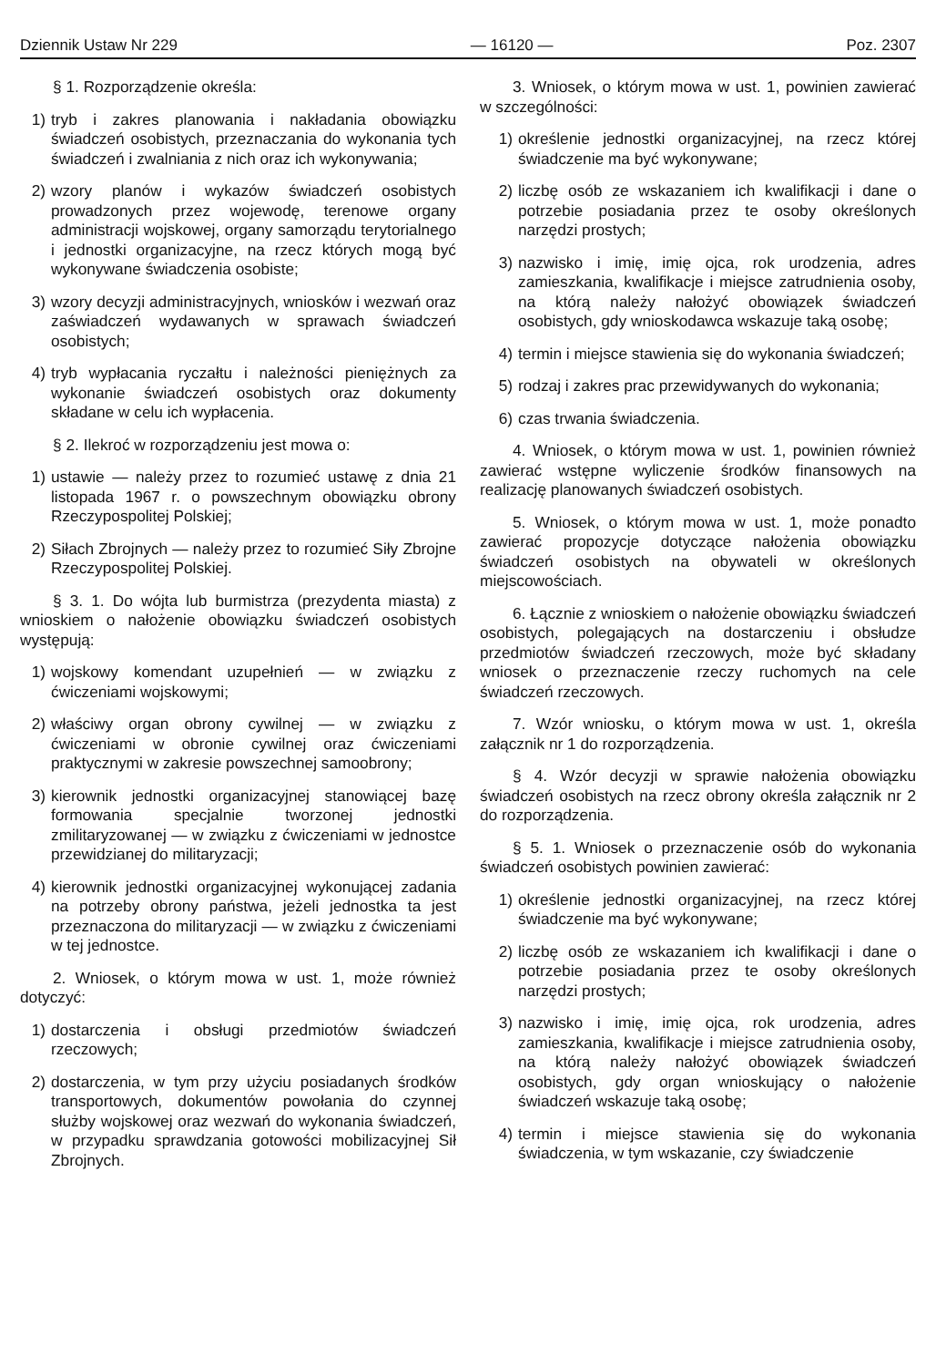Dziennik Ustaw Nr 229 — 16120 — Poz. 2307
§ 1. Rozporządzenie określa:
1) tryb i zakres planowania i nakładania obowiązku świadczeń osobistych, przeznaczania do wykonania tych świadczeń i zwalniania z nich oraz ich wykonywania;
2) wzory planów i wykazów świadczeń osobistych prowadzonych przez wojewodę, terenowe organy administracji wojskowej, organy samorządu terytorialnego i jednostki organizacyjne, na rzecz których mogą być wykonywane świadczenia osobiste;
3) wzory decyzji administracyjnych, wniosków i wezwań oraz zaświadczeń wydawanych w sprawach świadczeń osobistych;
4) tryb wypłacania ryczałtu i należności pieniężnych za wykonanie świadczeń osobistych oraz dokumenty składane w celu ich wypłacenia.
§ 2. Ilekroć w rozporządzeniu jest mowa o:
1) ustawie — należy przez to rozumieć ustawę z dnia 21 listopada 1967 r. o powszechnym obowiązku obrony Rzeczypospolitej Polskiej;
2) Siłach Zbrojnych — należy przez to rozumieć Siły Zbrojne Rzeczypospolitej Polskiej.
§ 3. 1. Do wójta lub burmistrza (prezydenta miasta) z wnioskiem o nałożenie obowiązku świadczeń osobistych występują:
1) wojskowy komendant uzupełnień — w związku z ćwiczeniami wojskowymi;
2) właściwy organ obrony cywilnej — w związku z ćwiczeniami w obronie cywilnej oraz ćwiczeniami praktycznymi w zakresie powszechnej samoobrony;
3) kierownik jednostki organizacyjnej stanowiącej bazę formowania specjalnie tworzonej jednostki zmilitaryzowanej — w związku z ćwiczeniami w jednostce przewidzianej do militaryzacji;
4) kierownik jednostki organizacyjnej wykonującej zadania na potrzeby obrony państwa, jeżeli jednostka ta jest przeznaczona do militaryzacji — w związku z ćwiczeniami w tej jednostce.
2. Wniosek, o którym mowa w ust. 1, może również dotyczyć:
1) dostarczenia i obsługi przedmiotów świadczeń rzeczowych;
2) dostarczenia, w tym przy użyciu posiadanych środków transportowych, dokumentów powołania do czynnej służby wojskowej oraz wezwań do wykonania świadczeń, w przypadku sprawdzania gotowości mobilizacyjnej Sił Zbrojnych.
3. Wniosek, o którym mowa w ust. 1, powinien zawierać w szczególności:
1) określenie jednostki organizacyjnej, na rzecz której świadczenie ma być wykonywane;
2) liczbę osób ze wskazaniem ich kwalifikacji i dane o potrzebie posiadania przez te osoby określonych narzędzi prostych;
3) nazwisko i imię, imię ojca, rok urodzenia, adres zamieszkania, kwalifikacje i miejsce zatrudnienia osoby, na którą należy nałożyć obowiązek świadczeń osobistych, gdy wnioskodawca wskazuje taką osobę;
4) termin i miejsce stawienia się do wykonania świadczeń;
5) rodzaj i zakres prac przewidywanych do wykonania;
6) czas trwania świadczenia.
4. Wniosek, o którym mowa w ust. 1, powinien również zawierać wstępne wyliczenie środków finansowych na realizację planowanych świadczeń osobistych.
5. Wniosek, o którym mowa w ust. 1, może ponadto zawierać propozycje dotyczące nałożenia obowiązku świadczeń osobistych na obywateli w określonych miejscowościach.
6. Łącznie z wnioskiem o nałożenie obowiązku świadczeń osobistych, polegających na dostarczeniu i obsłudze przedmiotów świadczeń rzeczowych, może być składany wniosek o przeznaczenie rzeczy ruchomych na cele świadczeń rzeczowych.
7. Wzór wniosku, o którym mowa w ust. 1, określa załącznik nr 1 do rozporządzenia.
§ 4. Wzór decyzji w sprawie nałożenia obowiązku świadczeń osobistych na rzecz obrony określa załącznik nr 2 do rozporządzenia.
§ 5. 1. Wniosek o przeznaczenie osób do wykonania świadczeń osobistych powinien zawierać:
1) określenie jednostki organizacyjnej, na rzecz której świadczenie ma być wykonywane;
2) liczbę osób ze wskazaniem ich kwalifikacji i dane o potrzebie posiadania przez te osoby określonych narzędzi prostych;
3) nazwisko i imię, imię ojca, rok urodzenia, adres zamieszkania, kwalifikacje i miejsce zatrudnienia osoby, na którą należy nałożyć obowiązek świadczeń osobistych, gdy organ wnioskujący o nałożenie świadczeń wskazuje taką osobę;
4) termin i miejsce stawienia się do wykonania świadczenia, w tym wskazanie, czy świadczenie